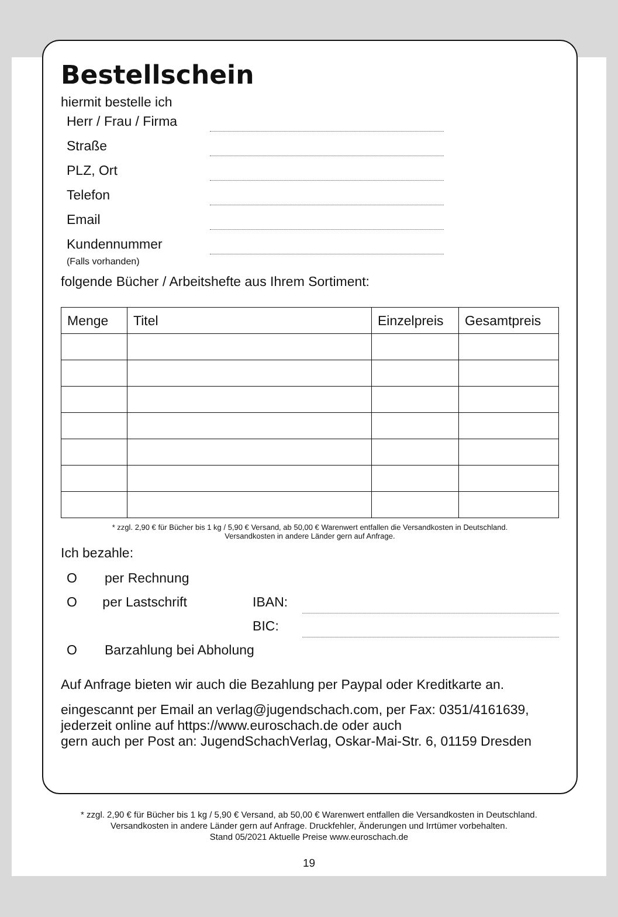Bestellschein
hiermit bestelle ich
Herr / Frau / Firma
Straße
PLZ, Ort
Telefon
Email
Kundennummer
(Falls vorhanden)
folgende Bücher / Arbeitshefte aus Ihrem Sortiment:
| Menge | Titel | Einzelpreis | Gesamtpreis |
| --- | --- | --- | --- |
* zzgl. 2,90 € für Bücher bis 1 kg / 5,90 € Versand, ab 50,00 € Warenwert entfallen die Versandkosten in Deutschland.
Versandkosten in andere Länder gern auf Anfrage.
Ich bezahle:
Oper Rechnung
Oper Lastschrift IBAN:
BIC:
O Barzahlung bei Abholung
Auf Anfrage bieten wir auch die Bezahlung per Paypal oder Kreditkarte an.
eingescannt per Email an verlag@jugendschach.com, per Fax: 0351/4161639,
jederzeit online auf https://www.euroschach.de oder auch
gern auch per Post an: JugendSchachVerlag, Oskar-Mai-Str. 6, 01159 Dresden
* zzgl. 2,90 € für Bücher bis 1 kg / 5,90 € Versand, ab 50,00 € Warenwert entfallen die Versandkosten in Deutschland.
Versandkosten in andere Länder gern auf Anfrage. Druckfehler, Änderungen und Irrtümer vorbehalten.
Stand 05/2021 Aktuelle Preise www.euroschach.de
19